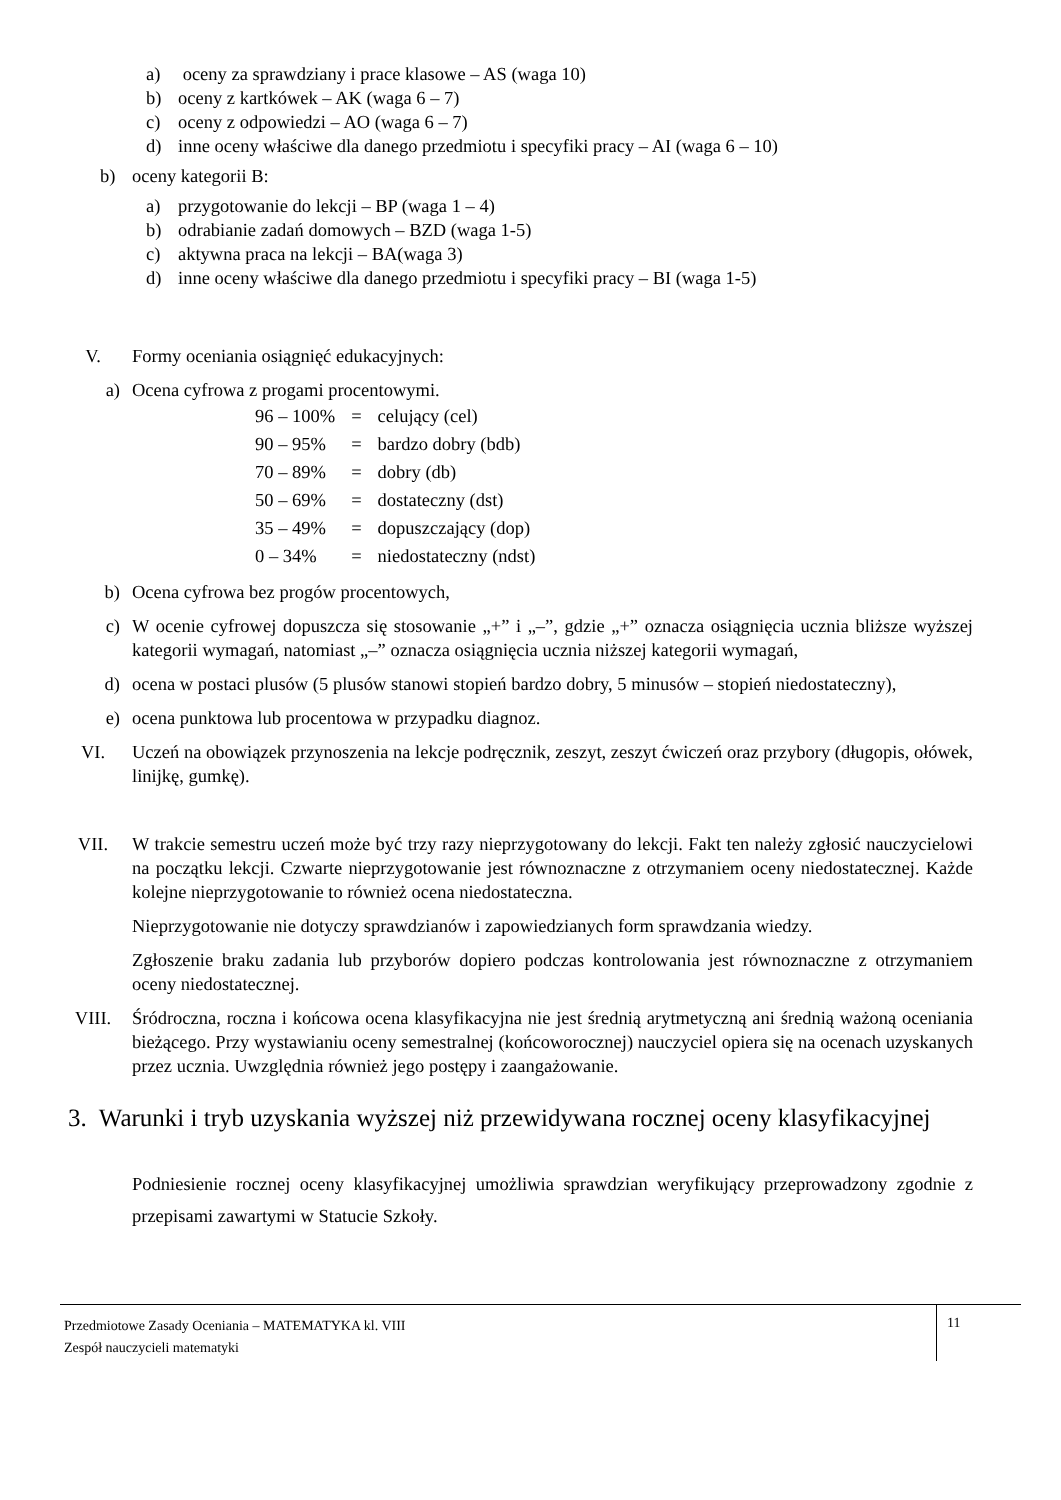a) oceny za sprawdziany i prace klasowe – AS (waga 10)
b) oceny z kartkówek – AK (waga 6 – 7)
c) oceny z odpowiedzi – AO (waga 6 – 7)
d) inne oceny właściwe dla danego przedmiotu i specyfiki pracy – AI (waga 6 – 10)
b) oceny kategorii B:
a) przygotowanie do lekcji – BP (waga 1 – 4)
b) odrabianie zadań domowych – BZD (waga 1-5)
c) aktywna praca na lekcji – BA(waga 3)
d) inne oceny właściwe dla danego przedmiotu i specyfiki pracy – BI (waga 1-5)
V. Formy oceniania osiągnięć edukacyjnych:
a) Ocena cyfrowa z progami procentowymi.
| 96 – 100% | = | celujący (cel) |
| 90 – 95% | = | bardzo dobry (bdb) |
| 70 – 89% | = | dobry (db) |
| 50 – 69% | = | dostateczny (dst) |
| 35 – 49% | = | dopuszczający (dop) |
| 0 – 34% | = | niedostateczny (ndst) |
b) Ocena cyfrowa bez progów procentowych,
c) W ocenie cyfrowej dopuszcza się stosowanie „+” i „–”, gdzie „+” oznacza osiągnięcia ucznia bliższe wyższej kategorii wymagań, natomiast „–” oznacza osiągnięcia ucznia niższej kategorii wymagań,
d) ocena w postaci plusów (5 plusów stanowi stopień bardzo dobry, 5 minusów – stopień niedostateczny),
e) ocena punktowa lub procentowa w przypadku diagnoz.
VI. Uczeń na obowiązek przynoszenia na lekcje podręcznik, zeszyt, zeszyt ćwiczeń oraz przybory (długopis, ołówek, linijkę, gumkę).
VII. W trakcie semestru uczeń może być trzy razy nieprzygotowany do lekcji. Fakt ten należy zgłosić nauczycielowi na początku lekcji. Czwarte nieprzygotowanie jest równoznaczne z otrzymaniem oceny niedostatecznej. Każde kolejne nieprzygotowanie to również ocena niedostateczna.
Nieprzygotowanie nie dotyczy sprawdzianów i zapowiedzianych form sprawdzania wiedzy.
Zgłoszenie braku zadania lub przyborów dopiero podczas kontrolowania jest równoznaczne z otrzymaniem oceny niedostatecznej.
VIII. Śródroczna, roczna i końcowa ocena klasyfikacyjna nie jest średnią arytmetyczną ani średnią ważoną oceniania bieżącego. Przy wystawianiu oceny semestralnej (końcoworocznej) nauczyciel opiera się na ocenach uzyskanych przez ucznia. Uwzględnia również jego postępy i zaangażowanie.
3. Warunki i tryb uzyskania wyższej niż przewidywana rocznej oceny klasyfikacyjnej
Podniesienie rocznej oceny klasyfikacyjnej umożliwia sprawdzian weryfikujący przeprowadzony zgodnie z przepisami zawartymi w Statucie Szkoły.
Przedmiotowe Zasady Oceniania – MATEMATYKA kl. VIII
Zespół nauczycieli matematyki
11